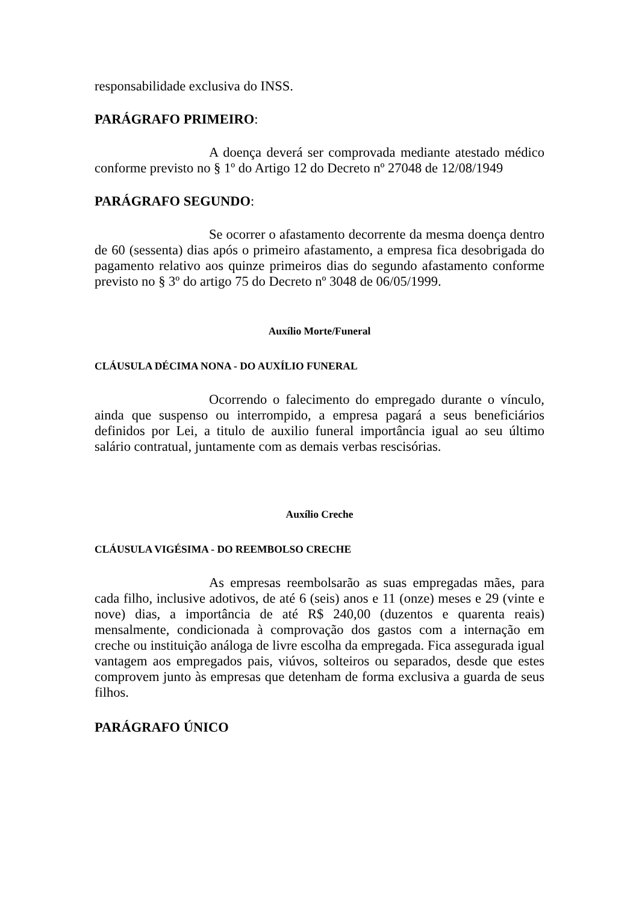responsabilidade exclusiva do INSS.
PARÁGRAFO PRIMEIRO:
A doença deverá ser comprovada mediante atestado médico conforme previsto no § 1º do Artigo 12 do Decreto nº 27048 de 12/08/1949
PARÁGRAFO SEGUNDO:
Se ocorrer o afastamento decorrente da mesma doença dentro de 60 (sessenta) dias após o primeiro afastamento, a empresa fica desobrigada do pagamento relativo aos quinze primeiros dias do segundo afastamento conforme previsto no § 3º do artigo 75 do Decreto nº 3048 de 06/05/1999.
Auxílio Morte/Funeral
CLÁUSULA DÉCIMA NONA - DO AUXÍLIO FUNERAL
Ocorrendo o falecimento do empregado durante o vínculo, ainda que suspenso ou interrompido, a empresa pagará a seus beneficiários definidos por Lei, a titulo de auxilio funeral importância igual ao seu último salário contratual, juntamente com as demais verbas rescisórias.
Auxílio Creche
CLÁUSULA VIGÉSIMA - DO REEMBOLSO CRECHE
As empresas reembolsarão as suas empregadas mães, para cada filho, inclusive adotivos, de até 6 (seis) anos e 11 (onze) meses e 29 (vinte e nove) dias, a importância de até R$ 240,00 (duzentos e quarenta reais) mensalmente, condicionada à comprovação dos gastos com a internação em creche ou instituição análoga de livre escolha da empregada. Fica assegurada igual vantagem aos empregados pais, viúvos, solteiros ou separados, desde que estes comprovem junto às empresas que detenham de forma exclusiva a guarda de seus filhos.
PARÁGRAFO ÚNICO